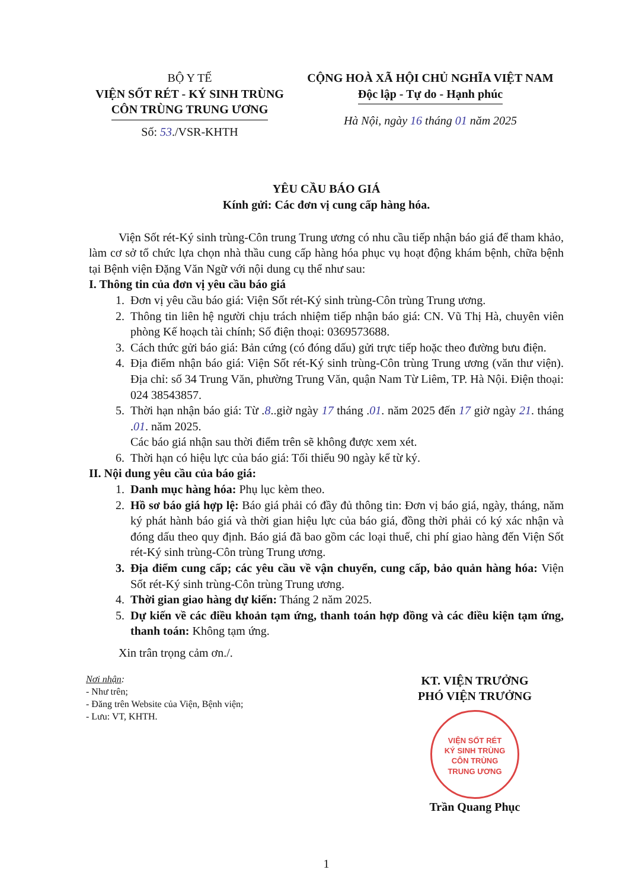BỘ Y TẾ
VIỆN SỐT RÉT - KÝ SINH TRÙNG
CÔN TRÙNG TRUNG ƯƠNG
Số: 53./VSR-KHTH
CỘNG HOÀ XÃ HỘI CHỦ NGHĨA VIỆT NAM
Độc lập - Tự do - Hạnh phúc
Hà Nội, ngày 16 tháng 01 năm 2025
YÊU CẦU BÁO GIÁ
Kính gửi: Các đơn vị cung cấp hàng hóa.
Viện Sốt rét-Ký sinh trùng-Côn trung Trung ương có nhu cầu tiếp nhận báo giá để tham khảo, làm cơ sở tổ chức lựa chọn nhà thầu cung cấp hàng hóa phục vụ hoạt động khám bệnh, chữa bệnh tại Bệnh viện Đặng Văn Ngữ với nội dung cụ thể như sau:
I. Thông tin của đơn vị yêu cầu báo giá
1. Đơn vị yêu cầu báo giá: Viện Sốt rét-Ký sinh trùng-Côn trùng Trung ương.
2. Thông tin liên hệ người chịu trách nhiệm tiếp nhận báo giá: CN. Vũ Thị Hà, chuyên viên phòng Kế hoạch tài chính; Số điện thoại: 0369573688.
3. Cách thức gửi báo giá: Bản cứng (có đóng dấu) gửi trực tiếp hoặc theo đường bưu điện.
4. Địa điểm nhận báo giá: Viện Sốt rét-Ký sinh trùng-Côn trùng Trung ương (văn thư viện). Địa chỉ: số 34 Trung Văn, phường Trung Văn, quận Nam Từ Liêm, TP. Hà Nội. Điện thoại: 024 38543857.
5. Thời hạn nhận báo giá: Từ .8..giờ ngày 17 tháng .01. năm 2025 đến 17 giờ ngày 21. tháng .01. năm 2025.
Các báo giá nhận sau thời điểm trên sẽ không được xem xét.
6. Thời hạn có hiệu lực của báo giá: Tối thiểu 90 ngày kể từ ký.
II. Nội dung yêu cầu của báo giá:
1. Danh mục hàng hóa: Phụ lục kèm theo.
2. Hồ sơ báo giá hợp lệ: Báo giá phải có đầy đủ thông tin: Đơn vị báo giá, ngày, tháng, năm ký phát hành báo giá và thời gian hiệu lực của báo giá, đồng thời phải có ký xác nhận và đóng dấu theo quy định. Báo giá đã bao gồm các loại thuế, chi phí giao hàng đến Viện Sốt rét-Ký sinh trùng-Côn trùng Trung ương.
3. Địa điểm cung cấp; các yêu cầu về vận chuyển, cung cấp, bảo quản hàng hóa: Viện Sốt rét-Ký sinh trùng-Côn trùng Trung ương.
4. Thời gian giao hàng dự kiến: Tháng 2 năm 2025.
5. Dự kiến về các điều khoản tạm ứng, thanh toán hợp đồng và các điều kiện tạm ứng, thanh toán: Không tạm ứng.
Xin trân trọng cảm ơn./.
Nơi nhận:
- Như trên;
- Đăng trên Website của Viện, Bệnh viện;
- Lưu: VT, KHTH.
KT. VIỆN TRƯỞNG
PHÓ VIỆN TRƯỞNG
VIỆN SỐT RÉT
KÝ SINH TRÙNG
CÔN TRÙNG
TRUNG ƯƠNG
Trần Quang Phục
1